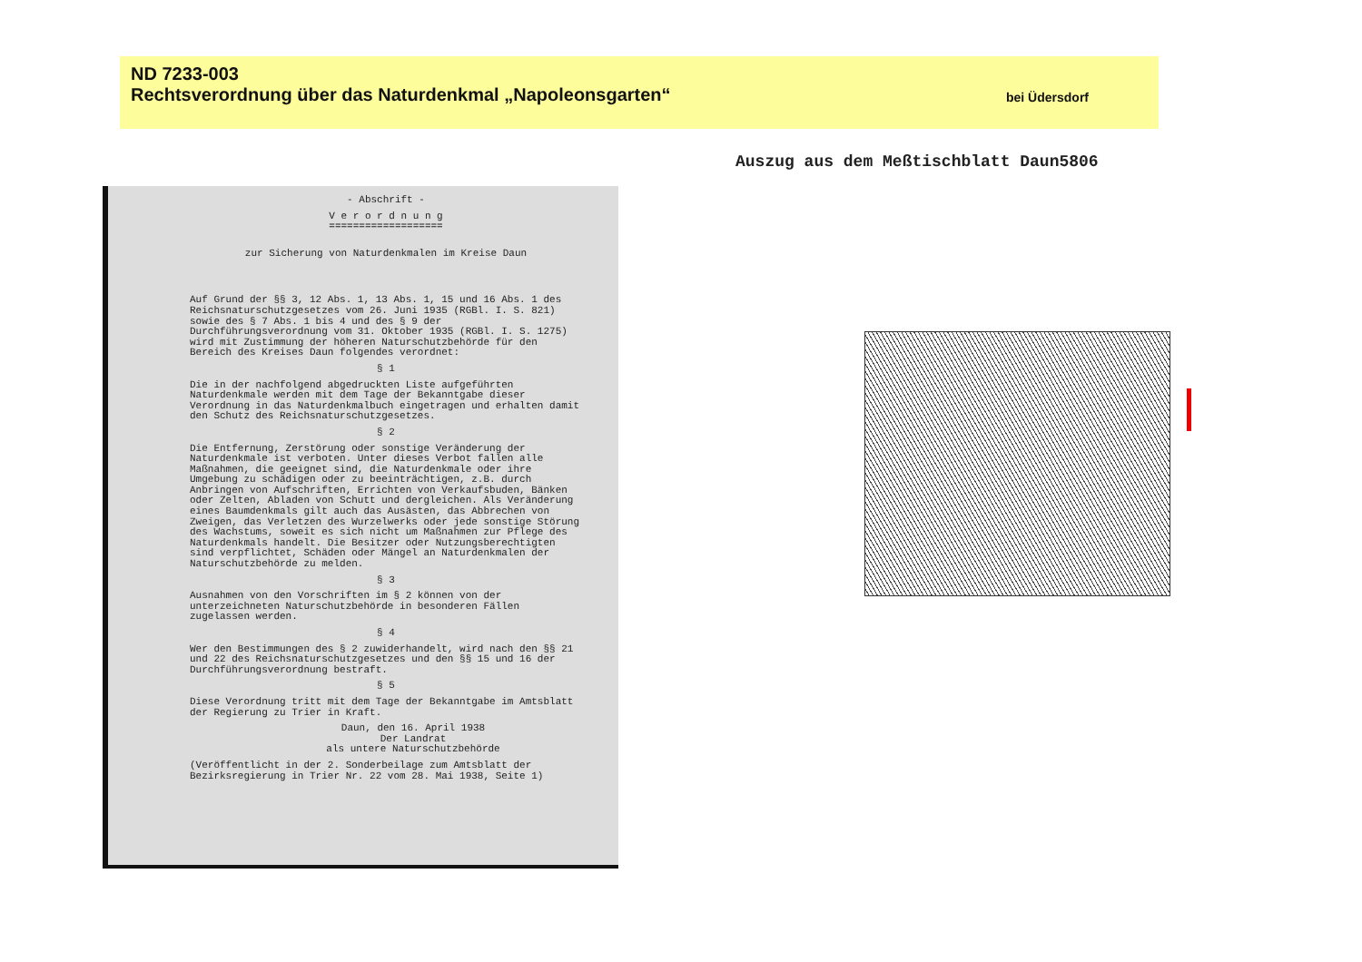ND 7233-003
Rechtsverordnung über das Naturdenkmal „Napoleonsgarten“bei Üdersdorf
- Abschrift -
V e r o r d n u n g
===================
zur Sicherung von Naturdenkmalen im Kreise Daun
Auf Grund der §§ 3, 12 Abs. 1, 13 Abs. 1, 15 und 16 Abs. 1 des Reichsnaturschutzgesetzes vom 26. Juni 1935 (RGBl. I. S. 821) sowie des § 7 Abs. 1 bis 4 und des § 9 der Durchführungsverordnung vom 31. Oktober 1935 (RGBl. I. S. 1275) wird mit Zustimmung der höheren Naturschutzbehörde für den Bereich des Kreises Daun folgendes verordnet:
§ 1
Die in der nachfolgend abgedruckten Liste aufgeführten Naturdenkmale werden mit dem Tage der Bekanntgabe dieser Verordnung in das Naturdenkmalbuch eingetragen und erhalten damit den Schutz des Reichsnaturschutzgesetzes.
§ 2
Die Entfernung, Zerstörung oder sonstige Veränderung der Naturdenkmale ist verboten. Unter dieses Verbot fallen alle Maßnahmen, die geeignet sind, die Naturdenkmale oder ihre Umgebung zu schädigen oder zu beeinträchtigen, z.B. durch Anbringen von Aufschriften, Errichten von Verkaufsbuden, Bänken oder Zelten, Abladen von Schutt und dergleichen. Als Veränderung eines Baumdenkmals gilt auch das Ausästen, das Abbrechen von Zweigen, das Verletzen des Wurzelwerks oder jede sonstige Störung des Wachstums, soweit es sich nicht um Maßnahmen zur Pflege des Naturdenkmals handelt. Die Besitzer oder Nutzungsberechtigten sind verpflichtet, Schäden oder Mängel an Naturdenkmalen der Naturschutzbehörde zu melden.
§ 3
Ausnahmen von den Vorschriften im § 2 können von der unterzeichneten Naturschutzbehörde in besonderen Fällen zugelassen werden.
§ 4
Wer den Bestimmungen des § 2 zuwiderhandelt, wird nach den §§ 21 und 22 des Reichsnaturschutzgesetzes und den §§ 15 und 16 der Durchführungsverordnung bestraft.
§ 5
Diese Verordnung tritt mit dem Tage der Bekanntgabe im Amtsblatt der Regierung zu Trier in Kraft.
Daun, den 16. April 1938
Der Landrat
als untere Naturschutzbehörde
(Veröffentlicht in der 2. Sonderbeilage zum Amtsblatt der Bezirksregierung in Trier Nr. 22 vom 28. Mai 1938, Seite 1)
Auszug aus dem Meßtischblatt Daun5806